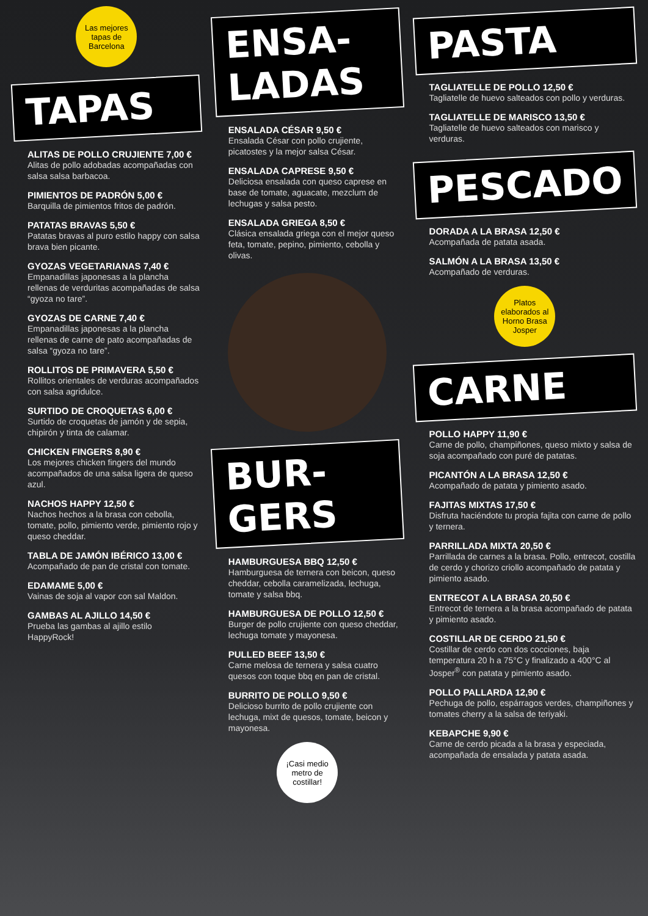Las mejores tapas de Barcelona
TAPAS
ALITAS DE POLLO CRUJIENTE 7,00 €
Alitas de pollo adobadas acompañadas con salsa salsa barbacoa.
PIMIENTOS DE PADRÓN 5,00 €
Barquilla de pimientos fritos de padrón.
PATATAS BRAVAS 5,50 €
Patatas bravas al puro estilo happy con salsa brava bien picante.
GYOZAS VEGETARIANAS 7,40 €
Empanadillas japonesas a la plancha rellenas de verduritas acompañadas de salsa “gyoza no tare”.
GYOZAS DE CARNE 7,40 €
Empanadillas japonesas a la plancha rellenas de carne de pato acompañadas de salsa “gyoza no tare”.
ROLLITOS DE PRIMAVERA 5,50 €
Rollitos orientales de verduras acompañados con salsa agridulce.
SURTIDO DE CROQUETAS 6,00 €
Surtido de croquetas de jamón y de sepia, chipirón y tinta de calamar.
CHICKEN FINGERS 8,90 €
Los mejores chicken fingers del mundo acompañados de una salsa ligera de queso azul.
NACHOS HAPPY 12,50 €
Nachos hechos a la brasa con cebolla, tomate, pollo, pimiento verde, pimiento rojo y queso cheddar.
TABLA DE JAMÓN IBÉRICO 13,00 €
Acompañado de pan de cristal con tomate.
EDAMAME 5,00 €
Vainas de soja al vapor con sal Maldon.
GAMBAS AL AJILLO 14,50 €
Prueba las gambas al ajillo estilo HappyRock!
ENSA-
LADAS
ENSALADA CÉSAR 9,50 €
Ensalada César con pollo crujiente, picatostes y la mejor salsa César.
ENSALADA CAPRESE 9,50 €
Deliciosa ensalada con queso caprese en base de tomate, aguacate, mezclum de lechugas y salsa pesto.
ENSALADA GRIEGA 8,50 €
Clásica ensalada griega con el mejor queso feta, tomate, pepino, pimiento, cebolla y olivas.
BUR-
GERS
HAMBURGUESA BBQ 12,50 €
Hamburguesa de ternera con beicon, queso cheddar, cebolla caramelizada, lechuga, tomate y salsa bbq.
HAMBURGUESA DE POLLO 12,50 €
Burger de pollo crujiente con queso cheddar, lechuga tomate y mayonesa.
PULLED BEEF 13,50 €
Carne melosa de ternera y salsa cuatro quesos con toque bbq en pan de cristal.
BURRITO DE POLLO 9,50 €
Delicioso burrito de pollo crujiente con lechuga, mixt de quesos, tomate, beicon y mayonesa.
¡Casi medio metro de costillar!
PASTA
TAGLIATELLE DE POLLO 12,50 €
Tagliatelle de huevo salteados con pollo y verduras.
TAGLIATELLE DE MARISCO 13,50 €
Tagliatelle de huevo salteados con marisco y verduras.
PESCADO
DORADA A LA BRASA 12,50 €
Acompañada de patata asada.
SALMÓN A LA BRASA 13,50 €
Acompañado de verduras.
Platos elaborados al Horno Brasa Josper
CARNE
POLLO HAPPY 11,90 €
Carne de pollo, champiñones, queso mixto y salsa de soja acompañado con puré de patatas.
PICANTÓN A LA BRASA 12,50 €
Acompañado de patata y pimiento asado.
FAJITAS MIXTAS 17,50 €
Disfruta haciéndote tu propia fajita con carne de pollo y ternera.
PARRILLADA MIXTA 20,50 €
Parrillada de carnes a la brasa. Pollo, entrecot, costilla de cerdo y chorizo criollo acompañado de patata y pimiento asado.
ENTRECOT A LA BRASA 20,50 €
Entrecot de ternera a la brasa acompañado de patata y pimiento asado.
COSTILLAR DE CERDO 21,50 €
Costillar de cerdo con dos cocciones, baja temperatura 20 h a 75°C y finalizado a 400°C al Josper<sup>®</sup> con patata y pimiento asado.
POLLO PALLARDA 12,90 €
Pechuga de pollo, espárragos verdes, champiñones y tomates cherry a la salsa de teriyaki.
KEBAPCHE 9,90 €
Carne de cerdo picada a la brasa y especiada, acompañada de ensalada y patata asada.